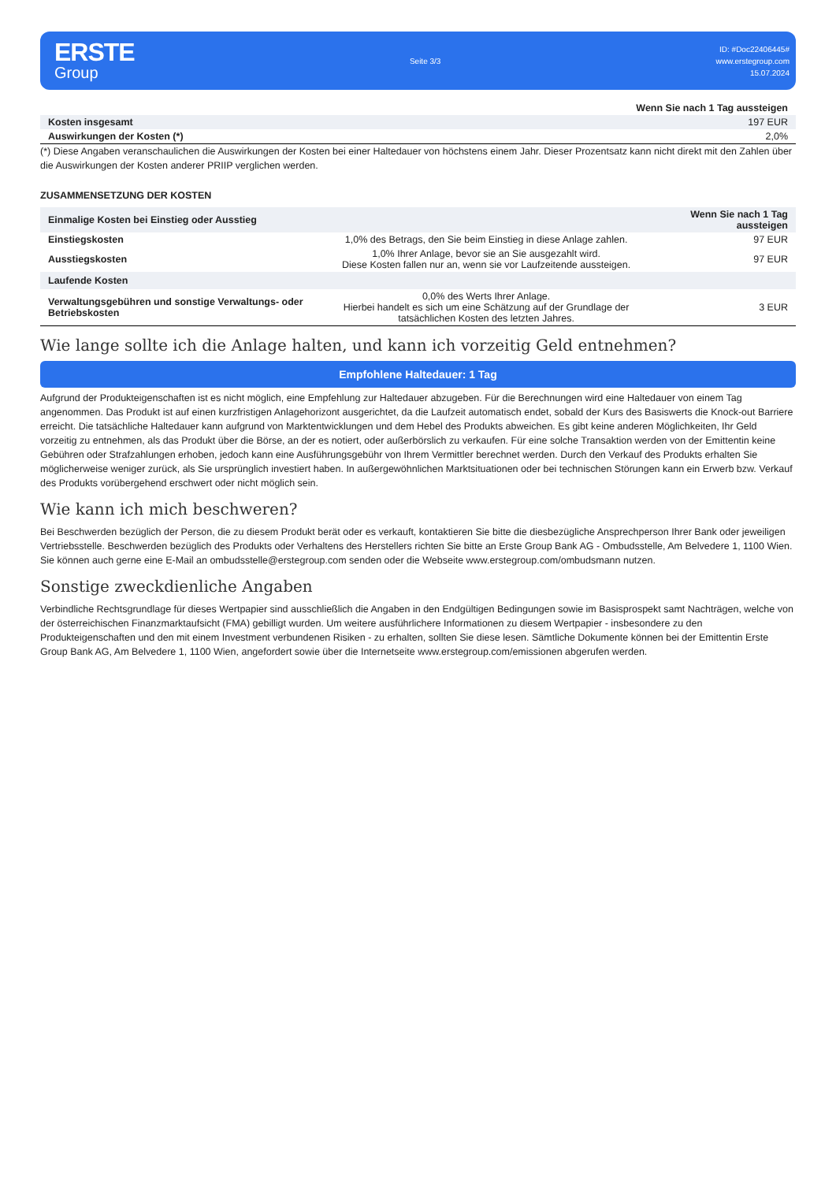ERSTE
Group
Seite 3/3
ID: #Doc22406445#
www.erstegroup.com
15.07.2024
| | Wenn Sie nach 1 Tag aussteigen |
| --- | --- |
| Kosten insgesamt | 197 EUR |
| Auswirkungen der Kosten (*) | 2,0% |
(*) Diese Angaben veranschaulichen die Auswirkungen der Kosten bei einer Haltedauer von höchstens einem Jahr. Dieser Prozentsatz kann nicht direkt mit den Zahlen über die Auswirkungen der Kosten anderer PRIIP verglichen werden.
ZUSAMMENSETZUNG DER KOSTEN
| Einmalige Kosten bei Einstieg oder Ausstieg | | Wenn Sie nach 1 Tag aussteigen |
| --- | --- | --- |
| Einstiegskosten | 1,0% des Betrags, den Sie beim Einstieg in diese Anlage zahlen. | 97 EUR |
| Ausstiegskosten | 1,0% Ihrer Anlage, bevor sie an Sie ausgezahlt wird. Diese Kosten fallen nur an, wenn sie vor Laufzeitende aussteigen. | 97 EUR |
| Laufende Kosten | | |
| Verwaltungsgebühren und sonstige Verwaltungs- oder Betriebskosten | 0,0% des Werts Ihrer Anlage. Hierbei handelt es sich um eine Schätzung auf der Grundlage der tatsächlichen Kosten des letzten Jahres. | 3 EUR |
Wie lange sollte ich die Anlage halten, und kann ich vorzeitig Geld entnehmen?
Empfohlene Haltedauer: 1 Tag
Aufgrund der Produkteigenschaften ist es nicht möglich, eine Empfehlung zur Haltedauer abzugeben. Für die Berechnungen wird eine Haltedauer von einem Tag angenommen. Das Produkt ist auf einen kurzfristigen Anlagehorizont ausgerichtet, da die Laufzeit automatisch endet, sobald der Kurs des Basiswerts die Knock-out Barriere erreicht. Die tatsächliche Haltedauer kann aufgrund von Marktentwicklungen und dem Hebel des Produkts abweichen. Es gibt keine anderen Möglichkeiten, Ihr Geld vorzeitig zu entnehmen, als das Produkt über die Börse, an der es notiert, oder außerbörslich zu verkaufen. Für eine solche Transaktion werden von der Emittentin keine Gebühren oder Strafzahlungen erhoben, jedoch kann eine Ausführungsgebühr von Ihrem Vermittler berechnet werden. Durch den Verkauf des Produkts erhalten Sie möglicherweise weniger zurück, als Sie ursprünglich investiert haben. In außergewöhnlichen Marktsituationen oder bei technischen Störungen kann ein Erwerb bzw. Verkauf des Produkts vorübergehend erschwert oder nicht möglich sein.
Wie kann ich mich beschweren?
Bei Beschwerden bezüglich der Person, die zu diesem Produkt berät oder es verkauft, kontaktieren Sie bitte die diesbezügliche Ansprechperson Ihrer Bank oder jeweiligen Vertriebsstelle. Beschwerden bezüglich des Produkts oder Verhaltens des Herstellers richten Sie bitte an Erste Group Bank AG - Ombudsstelle, Am Belvedere 1, 1100 Wien. Sie können auch gerne eine E-Mail an ombudsstelle@erstegroup.com senden oder die Webseite www.erstegroup.com/ombudsmann nutzen.
Sonstige zweckdienliche Angaben
Verbindliche Rechtsgrundlage für dieses Wertpapier sind ausschließlich die Angaben in den Endgültigen Bedingungen sowie im Basisprospekt samt Nachträgen, welche von der österreichischen Finanzmarktaufsicht (FMA) gebilligt wurden. Um weitere ausführlichere Informationen zu diesem Wertpapier - insbesondere zu den Produkteigenschaften und den mit einem Investment verbundenen Risiken - zu erhalten, sollten Sie diese lesen. Sämtliche Dokumente können bei der Emittentin Erste Group Bank AG, Am Belvedere 1, 1100 Wien, angefordert sowie über die Internetseite www.erstegroup.com/emissionen abgerufen werden.